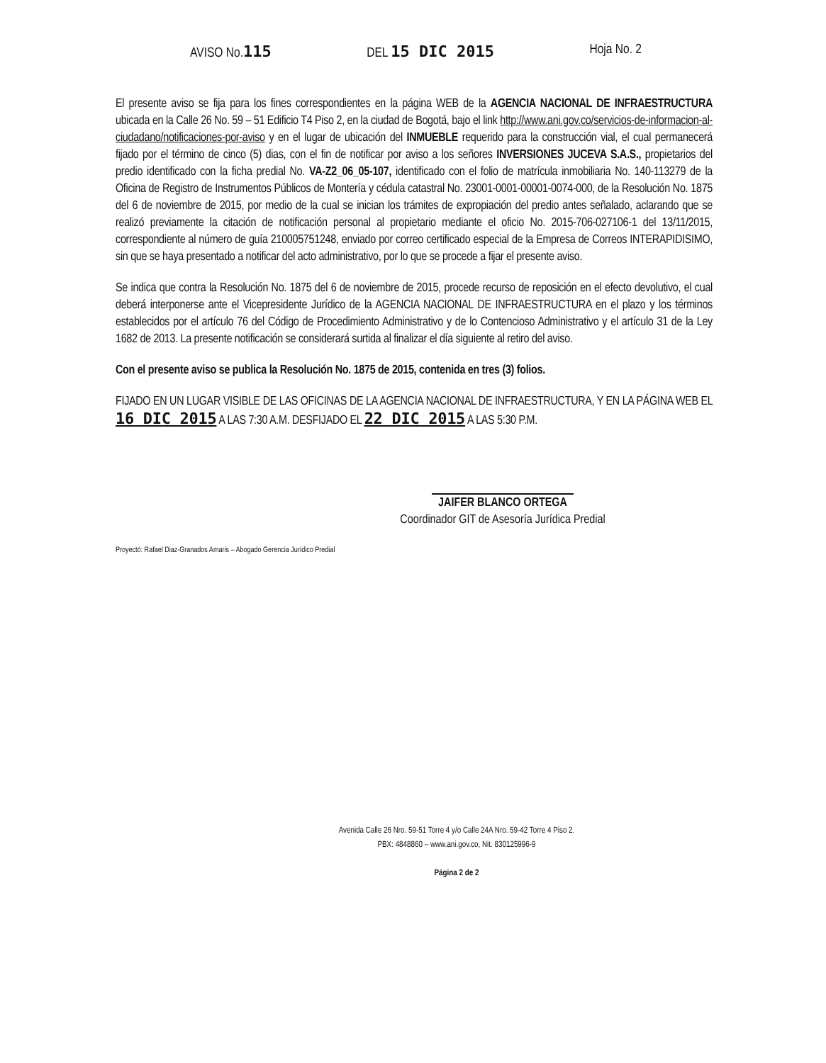AVISO No.115 DEL 15 DIC 2015 Hoja No. 2
El presente aviso se fija para los fines correspondientes en la página WEB de la AGENCIA NACIONAL DE INFRAESTRUCTURA ubicada en la Calle 26 No. 59 – 51 Edificio T4 Piso 2, en la ciudad de Bogotá, bajo el link http://www.ani.gov.co/servicios-de-informacion-al-ciudadano/notificaciones-por-aviso y en el lugar de ubicación del INMUEBLE requerido para la construcción vial, el cual permanecerá fijado por el término de cinco (5) dias, con el fin de notificar por aviso a los señores INVERSIONES JUCEVA S.A.S., propietarios del predio identificado con la ficha predial No. VA-Z2_06_05-107, identificado con el folio de matrícula inmobiliaria No. 140-113279 de la Oficina de Registro de Instrumentos Públicos de Montería y cédula catastral No. 23001-0001-00001-0074-000, de la Resolución No. 1875 del 6 de noviembre de 2015, por medio de la cual se inician los trámites de expropiación del predio antes señalado, aclarando que se realizó previamente la citación de notificación personal al propietario mediante el oficio No. 2015-706-027106-1 del 13/11/2015, correspondiente al número de guía 210005751248, enviado por correo certificado especial de la Empresa de Correos INTERAPIDISIMO, sin que se haya presentado a notificar del acto administrativo, por lo que se procede a fijar el presente aviso.
Se indica que contra la Resolución No. 1875 del 6 de noviembre de 2015, procede recurso de reposición en el efecto devolutivo, el cual deberá interponerse ante el Vicepresidente Jurídico de la AGENCIA NACIONAL DE INFRAESTRUCTURA en el plazo y los términos establecidos por el artículo 76 del Código de Procedimiento Administrativo y de lo Contencioso Administrativo y el artículo 31 de la Ley 1682 de 2013. La presente notificación se considerará surtida al finalizar el día siguiente al retiro del aviso.
Con el presente aviso se publica la Resolución No. 1875 de 2015, contenida en tres (3) folios.
FIJADO EN UN LUGAR VISIBLE DE LAS OFICINAS DE LA AGENCIA NACIONAL DE INFRAESTRUCTURA, Y EN LA PÁGINA WEB EL 16 DIC 2015 A LAS 7:30 A.M. DESFIJADO EL 22 DIC 2015 A LAS 5:30 P.M.
JAIFER BLANCO ORTEGA
Coordinador GIT de Asesoría Jurídica Predial
Proyectó: Rafael Diaz-Granados Amaris – Abogado Gerencia Jurídico Predial
Avenida Calle 26 Nro. 59-51 Torre 4 y/o Calle 24A Nro. 59-42 Torre 4 Piso 2.
PBX: 4848860 – www.ani.gov.co, Nit. 830125996-9
Página 2 de 2